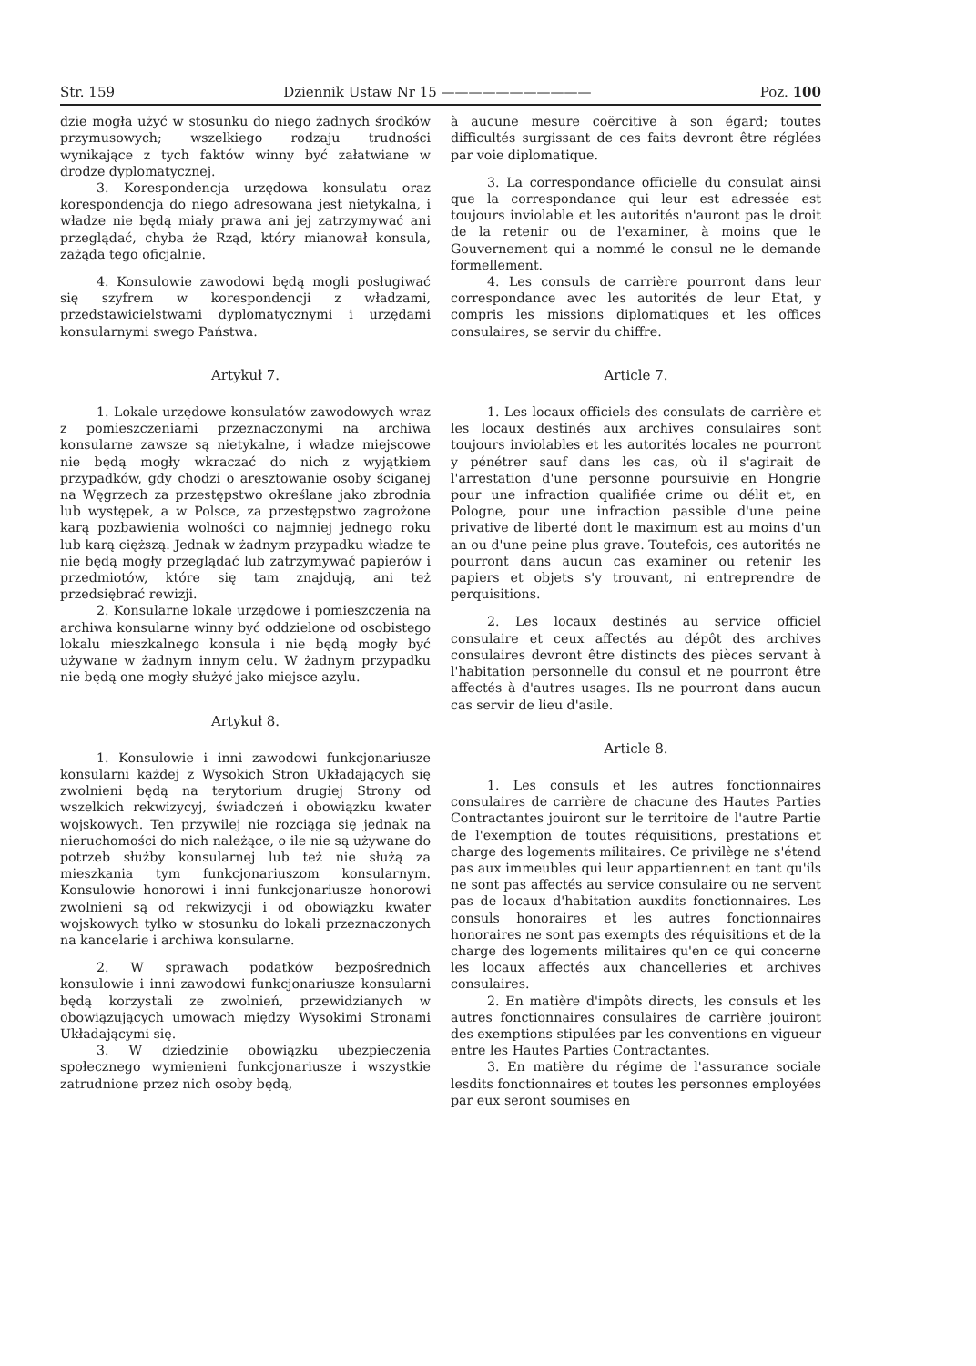Str. 159 Dziennik Ustaw Nr 15 ——————————— Poz. 100
dzie mogła użyć w stosunku do niego żadnych środków przymusowych; wszelkiego rodzaju trudności wynikające z tych faktów winny być załatwiane w drodze dyplomatycznej.
3. Korespondencja urzędowa konsulatu oraz korespondencja do niego adresowana jest nietykalna, i władze nie będą miały prawa ani jej zatrzymywać ani przeglądać, chyba że Rząd, który mianował konsula, zażąda tego oficjalnie.
4. Konsulowie zawodowi będą mogli posługiwać się szyfrem w korespondencji z władzami, przedstawicielstwami dyplomatycznymi i urzędami konsularnymi swego Państwa.
Artykuł 7.
1. Lokale urzędowe konsulatów zawodowych wraz z pomieszczeniami przeznaczonymi na archiwa konsularne zawsze są nietykalne, i władze miejscowe nie będą mogły wkraczać do nich z wyjątkiem przypadków, gdy chodzi o aresztowanie osoby ściganej na Węgrzech za przestępstwo określane jako zbrodnia lub występek, a w Polsce, za przestępstwo zagrożone karą pozbawienia wolności co najmniej jednego roku lub karą cięższą. Jednak w żadnym przypadku władze te nie będą mogły przeglądać lub zatrzymywać papierów i przedmiotów, które się tam znajdują, ani też przedsiębrać rewizji.
2. Konsularne lokale urzędowe i pomieszczenia na archiwa konsularne winny być oddzielone od osobistego lokalu mieszkalnego konsula i nie będą mogły być używane w żadnym innym celu. W żadnym przypadku nie będą one mogły służyć jako miejsce azylu.
Artykuł 8.
1. Konsulowie i inni zawodowi funkcjonariusze konsularni każdej z Wysokich Stron Układających się zwolnieni będą na terytorium drugiej Strony od wszelkich rekwizycyj, świadczeń i obowiązku kwater wojskowych. Ten przywilej nie rozciąga się jednak na nieruchomości do nich należące, o ile nie są używane do potrzeb służby konsularnej lub też nie służą za mieszkania tym funkcjonariuszom konsularnym. Konsulowie honorowi i inni funkcjonariusze honorowi zwolnieni są od rekwizycji i od obowiązku kwater wojskowych tylko w stosunku do lokali przeznaczonych na kancelarie i archiwa konsularne.
2. W sprawach podatków bezpośrednich konsulowie i inni zawodowi funkcjonariusze konsularni będą korzystali ze zwolnień, przewidzianych w obowiązujących umowach między Wysokimi Stronami Układającymi się.
3. W dziedzinie obowiązku ubezpieczenia społecznego wymienieni funkcjonariusze i wszystkie zatrudnione przez nich osoby będą,
à aucune mesure coërcitive à son égard; toutes difficultés surgissant de ces faits devront être réglées par voie diplomatique.
3. La correspondance officielle du consulat ainsi que la correspondance qui leur est adressée est toujours inviolable et les autorités n'auront pas le droit de la retenir ou de l'examiner, à moins que le Gouvernement qui a nommé le consul ne le demande formellement.
4. Les consuls de carrière pourront dans leur correspondance avec les autorités de leur Etat, y compris les missions diplomatiques et les offices consulaires, se servir du chiffre.
Article 7.
1. Les locaux officiels des consulats de carrière et les locaux destinés aux archives consulaires sont toujours inviolables et les autorités locales ne pourront y pénétrer sauf dans les cas, où il s'agirait de l'arrestation d'une personne poursuivie en Hongrie pour une infraction qualifiée crime ou délit et, en Pologne, pour une infraction passible d'une peine privative de liberté dont le maximum est au moins d'un an ou d'une peine plus grave. Toutefois, ces autorités ne pourront dans aucun cas examiner ou retenir les papiers et objets s'y trouvant, ni entreprendre de perquisitions.
2. Les locaux destinés au service officiel consulaire et ceux affectés au dépôt des archives consulaires devront être distincts des pièces servant à l'habitation personnelle du consul et ne pourront être affectés à d'autres usages. Ils ne pourront dans aucun cas servir de lieu d'asile.
Article 8.
1. Les consuls et les autres fonctionnaires consulaires de carrière de chacune des Hautes Parties Contractantes jouiront sur le territoire de l'autre Partie de l'exemption de toutes réquisitions, prestations et charge des logements militaires. Ce privilège ne s'étend pas aux immeubles qui leur appartiennent en tant qu'ils ne sont pas affectés au service consulaire ou ne servent pas de locaux d'habitation auxdits fonctionnaires. Les consuls honoraires et les autres fonctionnaires honoraires ne sont pas exempts des réquisitions et de la charge des logements militaires qu'en ce qui concerne les locaux affectés aux chancelleries et archives consulaires.
2. En matière d'impôts directs, les consuls et les autres fonctionnaires consulaires de carrière jouiront des exemptions stipulées par les conventions en vigueur entre les Hautes Parties Contractantes.
3. En matière du régime de l'assurance sociale lesdits fonctionnaires et toutes les personnes employées par eux seront soumises en